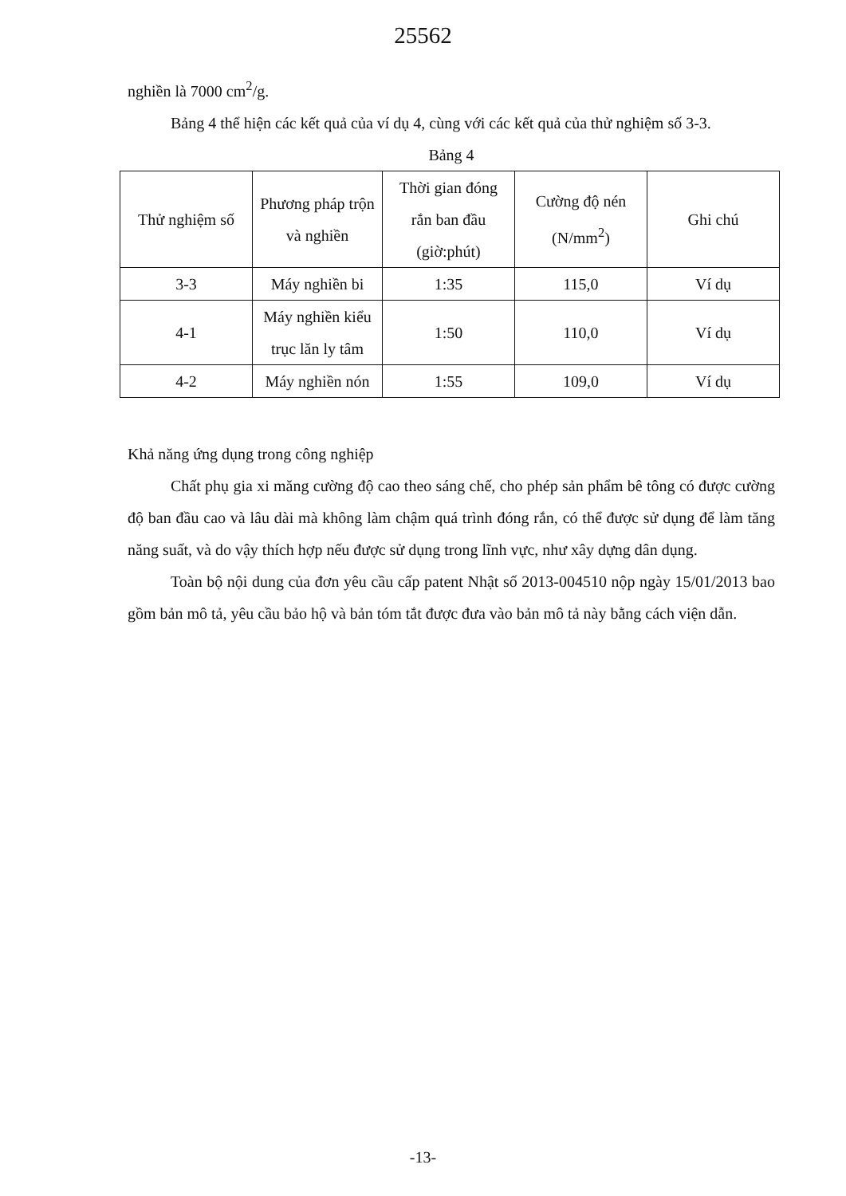25562
nghiền là 7000 cm<sup>2</sup>/g.
Bảng 4 thể hiện các kết quả của ví dụ 4, cùng với các kết quả của thử nghiệm số 3-3.
Bảng 4
| Thử nghiệm số | Phương pháp trộn và nghiền | Thời gian đóng rắn ban đầu (giờ:phút) | Cường độ nén (N/mm<sup>2</sup>) | Ghi chú |
| 3-3 | Máy nghiền bi | 1:35 | 115,0 | Ví dụ |
| 4-1 | Máy nghiền kiểu trục lăn ly tâm | 1:50 | 110,0 | Ví dụ |
| 4-2 | Máy nghiền nón | 1:55 | 109,0 | Ví dụ |
Khả năng ứng dụng trong công nghiệp
Chất phụ gia xi măng cường độ cao theo sáng chế, cho phép sản phẩm bê tông có được cường độ ban đầu cao và lâu dài mà không làm chậm quá trình đóng rắn, có thể được sử dụng để làm tăng năng suất, và do vậy thích hợp nếu được sử dụng trong lĩnh vực, như xây dựng dân dụng.
Toàn bộ nội dung của đơn yêu cầu cấp patent Nhật số 2013-004510 nộp ngày 15/01/2013 bao gồm bản mô tả, yêu cầu bảo hộ và bản tóm tắt được đưa vào bản mô tả này bằng cách viện dẫn.
-13-